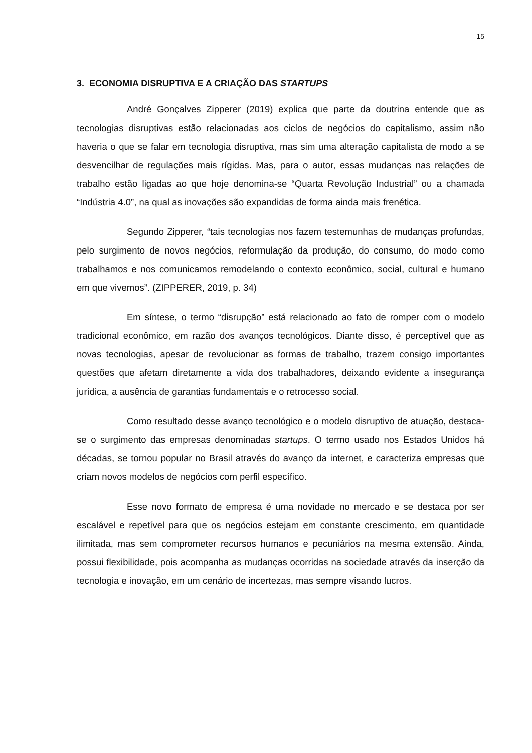15
3. ECONOMIA DISRUPTIVA E A CRIAÇÃO DAS STARTUPS
André Gonçalves Zipperer (2019) explica que parte da doutrina entende que as tecnologias disruptivas estão relacionadas aos ciclos de negócios do capitalismo, assim não haveria o que se falar em tecnologia disruptiva, mas sim uma alteração capitalista de modo a se desvencilhar de regulações mais rígidas. Mas, para o autor, essas mudanças nas relações de trabalho estão ligadas ao que hoje denomina-se “Quarta Revolução Industrial” ou a chamada “Indústria 4.0”, na qual as inovações são expandidas de forma ainda mais frenética.
Segundo Zipperer, “tais tecnologias nos fazem testemunhas de mudanças profundas, pelo surgimento de novos negócios, reformulação da produção, do consumo, do modo como trabalhamos e nos comunicamos remodelando o contexto econômico, social, cultural e humano em que vivemos”. (ZIPPERER, 2019, p. 34)
Em síntese, o termo “disrupção” está relacionado ao fato de romper com o modelo tradicional econômico, em razão dos avanços tecnológicos. Diante disso, é perceptível que as novas tecnologias, apesar de revolucionar as formas de trabalho, trazem consigo importantes questões que afetam diretamente a vida dos trabalhadores, deixando evidente a insegurança jurídica, a ausência de garantias fundamentais e o retrocesso social.
Como resultado desse avanço tecnológico e o modelo disruptivo de atuação, destaca-se o surgimento das empresas denominadas startups. O termo usado nos Estados Unidos há décadas, se tornou popular no Brasil através do avanço da internet, e caracteriza empresas que criam novos modelos de negócios com perfil específico.
Esse novo formato de empresa é uma novidade no mercado e se destaca por ser escalável e repetível para que os negócios estejam em constante crescimento, em quantidade ilimitada, mas sem comprometer recursos humanos e pecuniários na mesma extensão. Ainda, possui flexibilidade, pois acompanha as mudanças ocorridas na sociedade através da inserção da tecnologia e inovação, em um cenário de incertezas, mas sempre visando lucros.